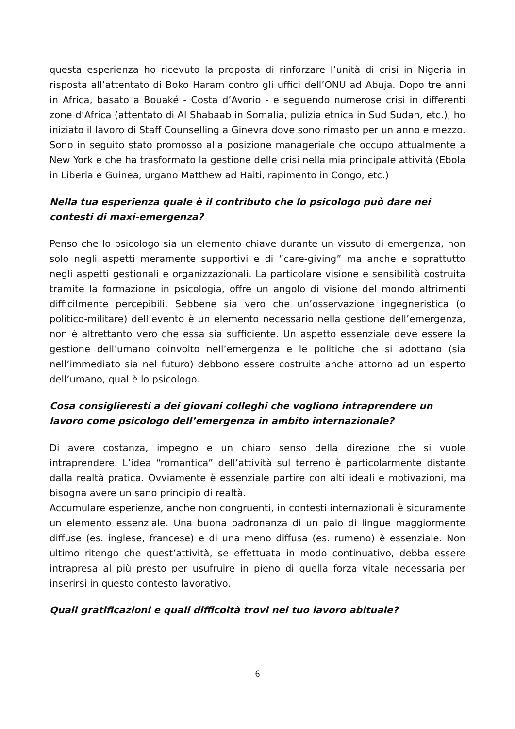questa esperienza ho ricevuto la proposta di rinforzare l’unità di crisi in Nigeria in risposta all’attentato di Boko Haram contro gli uffici dell’ONU ad Abuja. Dopo tre anni in Africa, basato a Bouaké - Costa d’Avorio - e seguendo numerose crisi in differenti zone d’Africa (attentato di Al Shabaab in Somalia, pulizia etnica in Sud Sudan, etc.), ho iniziato il lavoro di Staff Counselling a Ginevra dove sono rimasto per un anno e mezzo. Sono in seguito stato promosso alla posizione manageriale che occupo attualmente a New York e che ha trasformato la gestione delle crisi nella mia principale attività (Ebola in Liberia e Guinea, urgano Matthew ad Haiti, rapimento in Congo, etc.)
Nella tua esperienza quale è il contributo che lo psicologo può dare nei contesti di maxi-emergenza?
Penso che lo psicologo sia un elemento chiave durante un vissuto di emergenza, non solo negli aspetti meramente supportivi e di “care-giving” ma anche e soprattutto negli aspetti gestionali e organizzazionali. La particolare visione e sensibilità costruita tramite la formazione in psicologia, offre un angolo di visione del mondo altrimenti difficilmente percepibili. Sebbene sia vero che un’osservazione ingegneristica (o politico-militare) dell’evento è un elemento necessario nella gestione dell’emergenza, non è altrettanto vero che essa sia sufficiente. Un aspetto essenziale deve essere la gestione dell’umano coinvolto nell’emergenza e le politiche che si adottano (sia nell’immediato sia nel futuro) debbono essere costruite anche attorno ad un esperto dell’umano, qual è lo psicologo.
Cosa consiglieresti a dei giovani colleghi che vogliono intraprendere un lavoro come psicologo dell’emergenza in ambito internazionale?
Di avere costanza, impegno e un chiaro senso della direzione che si vuole intraprendere. L’idea “romantica” dell’attività sul terreno è particolarmente distante dalla realtà pratica. Ovviamente è essenziale partire con alti ideali e motivazioni, ma bisogna avere un sano principio di realtà.
Accumulare esperienze, anche non congruenti, in contesti internazionali è sicuramente un elemento essenziale. Una buona padronanza di un paio di lingue maggiormente diffuse (es. inglese, francese) e di una meno diffusa (es. rumeno) è essenziale. Non ultimo ritengo che quest’attività, se effettuata in modo continuativo, debba essere intrapresa al più presto per usufruire in pieno di quella forza vitale necessaria per inserirsi in questo contesto lavorativo.
Quali gratificazioni e quali difficoltà trovi nel tuo lavoro abituale?
6